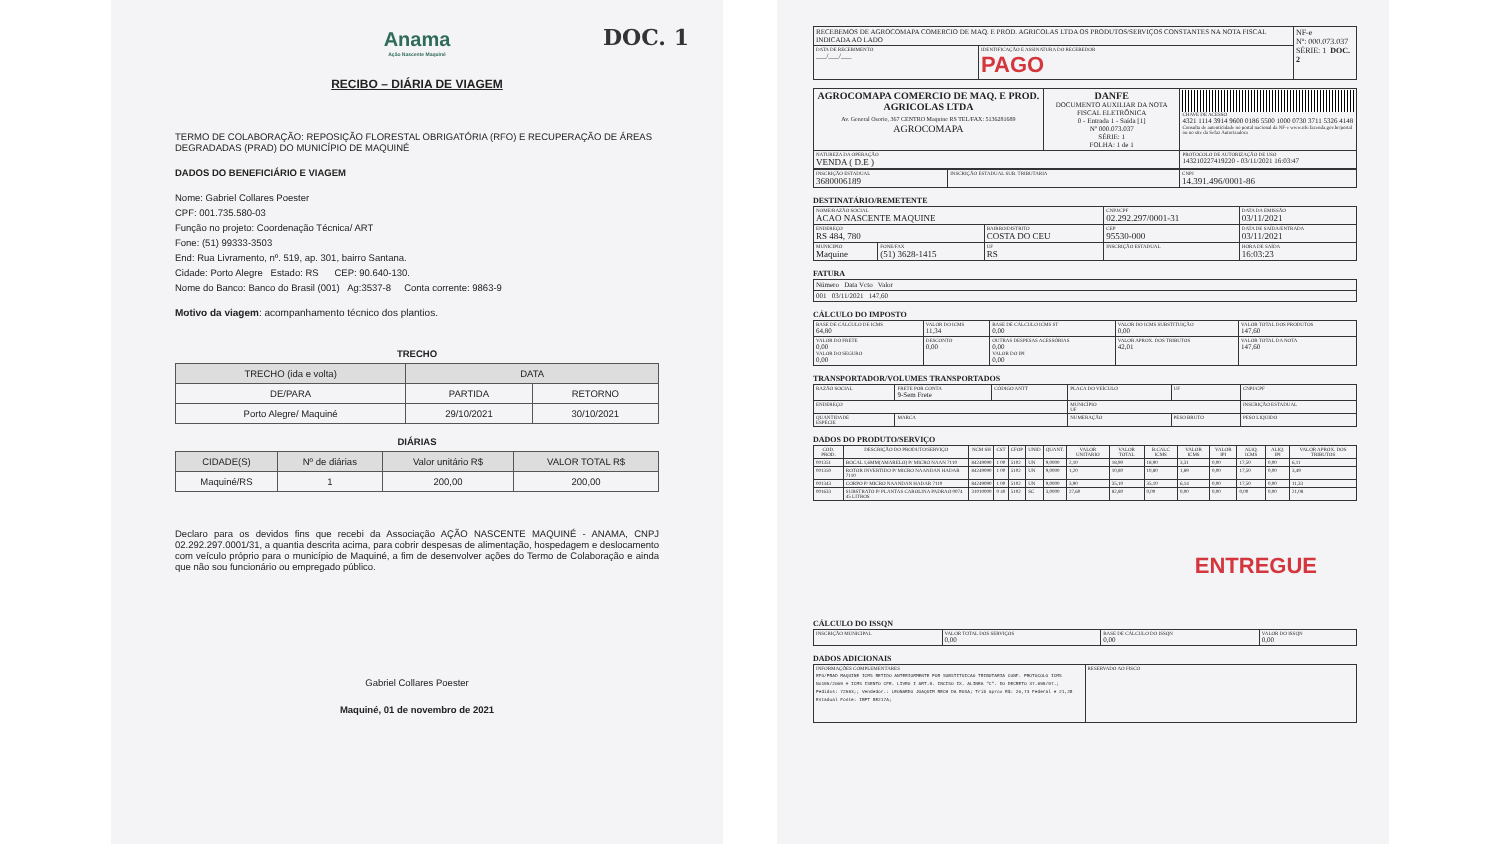Anama
Ação Nascente Maquiné DOC. 1
RECIBO – DIÁRIA DE VIAGEM
TERMO DE COLABORAÇÃO: REPOSIÇÃO FLORESTAL OBRIGATÓRIA (RFO) E RECUPERAÇÃO DE ÁREAS DEGRADADAS (PRAD) DO MUNICÍPIO DE MAQUINÉ
DADOS DO BENEFICIÁRIO E VIAGEM
Nome: Gabriel Collares Poester
CPF: 001.735.580-03
Função no projeto: Coordenação Técnica/ ART
Fone: (51) 99333-3503
End: Rua Livramento, nº. 519, ap. 301, bairro Santana.
Cidade: Porto Alegre Estado: RS CEP: 90.640-130.
Nome do Banco: Banco do Brasil (001) Ag:3537-8 Conta corrente: 9863-9
Motivo da viagem: acompanhamento técnico dos plantios.
TRECHO
| TRECHO (ida e volta) | DATA | |
| --- | --- | --- |
| DE/PARA | PARTIDA | RETORNO |
| Porto Alegre/ Maquiné | 29/10/2021 | 30/10/2021 |
DIÁRIAS
| CIDADE(S) | Nº de diárias | Valor unitário R$ | VALOR TOTAL R$ |
| --- | --- | --- | --- |
| Maquiné/RS | 1 | 200,00 | 200,00 |
Declaro para os devidos fins que recebi da Associação AÇÃO NASCENTE MAQUINÉ - ANAMA, CNPJ 02.292.297.0001/31, a quantia descrita acima, para cobrir despesas de alimentação, hospedagem e deslocamento com veículo próprio para o município de Maquiné, a fim de desenvolver ações do Termo de Colaboração e ainda que não sou funcionário ou empregado público.
Gabriel Collares Poester
Maquiné, 01 de novembro de 2021
| RECEBEMOS DE AGROCOMAPA COMERCIO DE MAQ. E PROD. AGRICOLAS LTDA OS PRODUTOS/SERVIÇOS CONSTANTES NA NOTA FISCAL INDICADA AO LADO | | NF-e Nº: 000.073.037 SÉRIE: 1 DOC. 2 |
| DATA DE RECEBIMENTO ___/___/___ | IDENTIFICAÇÃO E ASSINATURA DO RECEBEDOR PAGO | |
| AGROCOMAPA COMERCIO DE MAQ. E PROD. AGRICOLAS LTDA Av. General Osorio, 367 CENTRO Maquine RS TEL/FAX: 5136281689 AGROCOMAPA | DANFE DOCUMENTO AUXILIAR DA NOTA FISCAL ELETRÔNICA 0 - Entrada 1 - Saída [1] Nº 000.073.037 SÉRIE: 1 FOLHA: 1 de 1 | CHAVE DE ACESSO 4321 1114 3914 9600 0186 5500 1000 0730 3711 5326 4148 Consulta de autenticidade no portal nacional da NF-e www.nfe.fazenda.gov.br/portal ou no site da Sefaz Autorizadora |
| NATUREZA DA OPERAÇÃO VENDA ( D.E ) | | PROTOCOLO DE AUTORIZAÇÃO DE USO 143210227419220 - 03/11/2021 16:03:47 |
| INSCRIÇÃO ESTADUAL 3680006189 | INSCRIÇÃO ESTADUAL SUB. TRIBUTARIA | CNPJ 14.391.496/0001-86 |
DESTINATÁRIO/REMETENTE
| NOME/RAZÃO SOCIAL ACAO NASCENTE MAQUINE | | | CNPJ/CPF 02.292.297/0001-31 | DATA DA EMISSÃO 03/11/2021 |
| ENDEREÇO RS 484, 780 | | BAIRRO/DISTRITO COSTA DO CEU | CEP 95530-000 | DATA DE SAÍDA/ENTRADA 03/11/2021 |
| MUNICIPIO Maquine | FONE/FAX (51) 3628-1415 | UF RS | INSCRIÇÃO ESTADUAL | HORA DE SAÍDA 16:03:23 |
FATURA
| Número Data Vcto Valor |
| 001 03/11/2021 147,60 |
CÁLCULO DO IMPOSTO
| BASE DE CÁLCULO DE ICMS 64,80 | VALOR DO ICMS 11,34 | BASE DE CÁLCULO ICMS ST 0,00 | VALOR DO ICMS SUBSTITUIÇÃO 0,00 | VALOR TOTAL DOS PRODUTOS 147,60 |
| VALOR DO FRETE 0,00 VALOR DO SEGURO 0,00 | DESCONTO 0,00 | OUTRAS DESPESAS ACESSÓRIAS 0,00 VALOR DO IPI 0,00 | VALOR APROX. DOS TRIBUTOS 42,01 | VALOR TOTAL DA NOTA 147,60 |
TRANSPORTADOR/VOLUMES TRANSPORTADOS
| RAZÃO SOCIAL | FRETE POR CONTA 9-Sem Frete | CÓDIGO ANTT | PLACA DO VEÍCULO | UF | CNPJ/CPF |
| ENDEREÇO | | | MUNICÍPIO UF | | INSCRIÇÃO ESTADUAL |
| QUANTIDADE ESPÉCIE | MARCA | | NUMERAÇÃO | PESO BRUTO | PESO LIQUIDO |
DADOS DO PRODUTO/SERVIÇO
| COD. PROD. | DESCRIÇÃO DO PRODUTO/SERVIÇO | NCM SH | CST | CFOP | UNID | QUANT. | VALOR UNITARIO | VALOR TOTAL | B.CALC ICMS | VALOR ICMS | VALOR IPI | ALIQ. ICMS | ALIQ. IPI | VALOR APROX. DOS TRIBUTOS |
| --- | --- | --- | --- | --- | --- | --- | --- | --- | --- | --- | --- | --- | --- | --- |
| 001351 | BOCAL 1,6MM(AMARELO) P/ MICRO NAAN 7110 | 84249090 | 1 00 | 5102 | UN | 9,0000 | 2,10 | 18,90 | 18,90 | 3,31 | 0,00 | 17,50 | 0,00 | 6,11 |
| 001350 | ROTOR INVERTIDO P/ MICRO NAANDAN HADAR 7110 | 84249090 | 1 00 | 5102 | UN | 9,0000 | 1,20 | 10,80 | 10,80 | 1,89 | 0,00 | 17,50 | 0,00 | 3,49 |
| 001343 | CORPO P/ MICRO NAANDAN HADAR 7110 | 84249090 | 1 00 | 5102 | UN | 9,0000 | 3,90 | 35,10 | 35,10 | 6,14 | 0,00 | 17,50 | 0,00 | 11,33 |
| 001633 | SUBSTRATO P/ PLANTAS CAROLINA PADRAO 0074 45 LITROS | 31010000 | 0 40 | 5102 | SC | 3,0000 | 27,60 | 82,80 | 0,00 | 0,00 | 0,00 | 0,00 | 0,00 | 21,08 |
ENTREGUE
CÁLCULO DO ISSQN
| INSCRIÇÃO MUNICIPAL | VALOR TOTAL DOS SERVIÇOS 0,00 | BASE DE CÁLCULO DO ISSQN 0,00 | VALOR DO ISSQN 0,00 |
DADOS ADICIONAIS
| INFORMAÇÕES COMPLEMENTARES RFO/PRAD MAQUINE ICMS RETIDO ANTERIORMENTE POR SUBSTITUICAO TRIBUTARIA CONF. PROTOCOLO ICMS No195/2009 # ICMS ISENTO CFE. LIVRO I ART.9. INCISO IX. ALINEA "C". DO DECRETO 37.699/97.; Pedidos: 72553;; Vendedor.: LEONARDO JOAQUIM RECH DA ROSA; Trib aprox R$: 20,73 Federal e 21,28 Estadual Fonte: IBPT 8E217A; | RESERVADO AO FISCO |